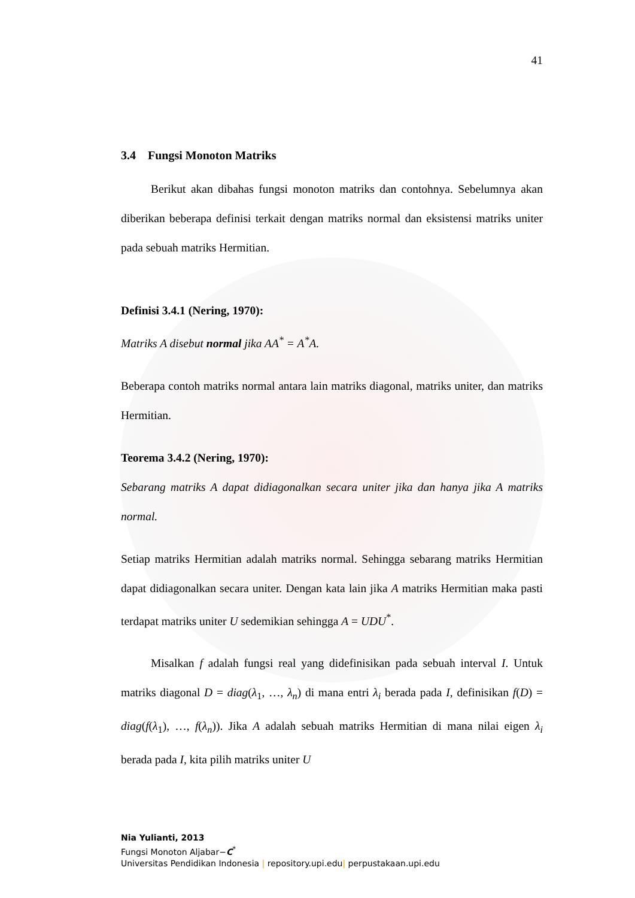41
3.4 Fungsi Monoton Matriks
Berikut akan dibahas fungsi monoton matriks dan contohnya. Sebelumnya akan diberikan beberapa definisi terkait dengan matriks normal dan eksistensi matriks uniter pada sebuah matriks Hermitian.
Definisi 3.4.1 (Nering, 1970):
Matriks A disebut normal jika AA<sup>*</sup> = A<sup>*</sup>A.
Beberapa contoh matriks normal antara lain matriks diagonal, matriks uniter, dan matriks Hermitian.
Teorema 3.4.2 (Nering, 1970):
Sebarang matriks A dapat didiagonalkan secara uniter jika dan hanya jika A matriks normal.
Setiap matriks Hermitian adalah matriks normal. Sehingga sebarang matriks Hermitian dapat didiagonalkan secara uniter. Dengan kata lain jika A matriks Hermitian maka pasti terdapat matriks uniter U sedemikian sehingga A = UDU<sup>*</sup>.
Misalkan f adalah fungsi real yang didefinisikan pada sebuah interval I. Untuk matriks diagonal D = diag(λ<sub>1</sub>, …, λ<sub>n</sub>) di mana entri λ<sub>i</sub> berada pada I, definisikan f(D) = diag(f(λ<sub>1</sub>), …, f(λ<sub>n</sub>)). Jika A adalah sebuah matriks Hermitian di mana nilai eigen λ<sub>i</sub> berada pada I, kita pilih matriks uniter U
Nia Yulianti, 2013
Fungsi Monoton Aljabar−C<sup>*</sup>
Universitas Pendidikan Indonesia | repository.upi.edu| perpustakaan.upi.edu